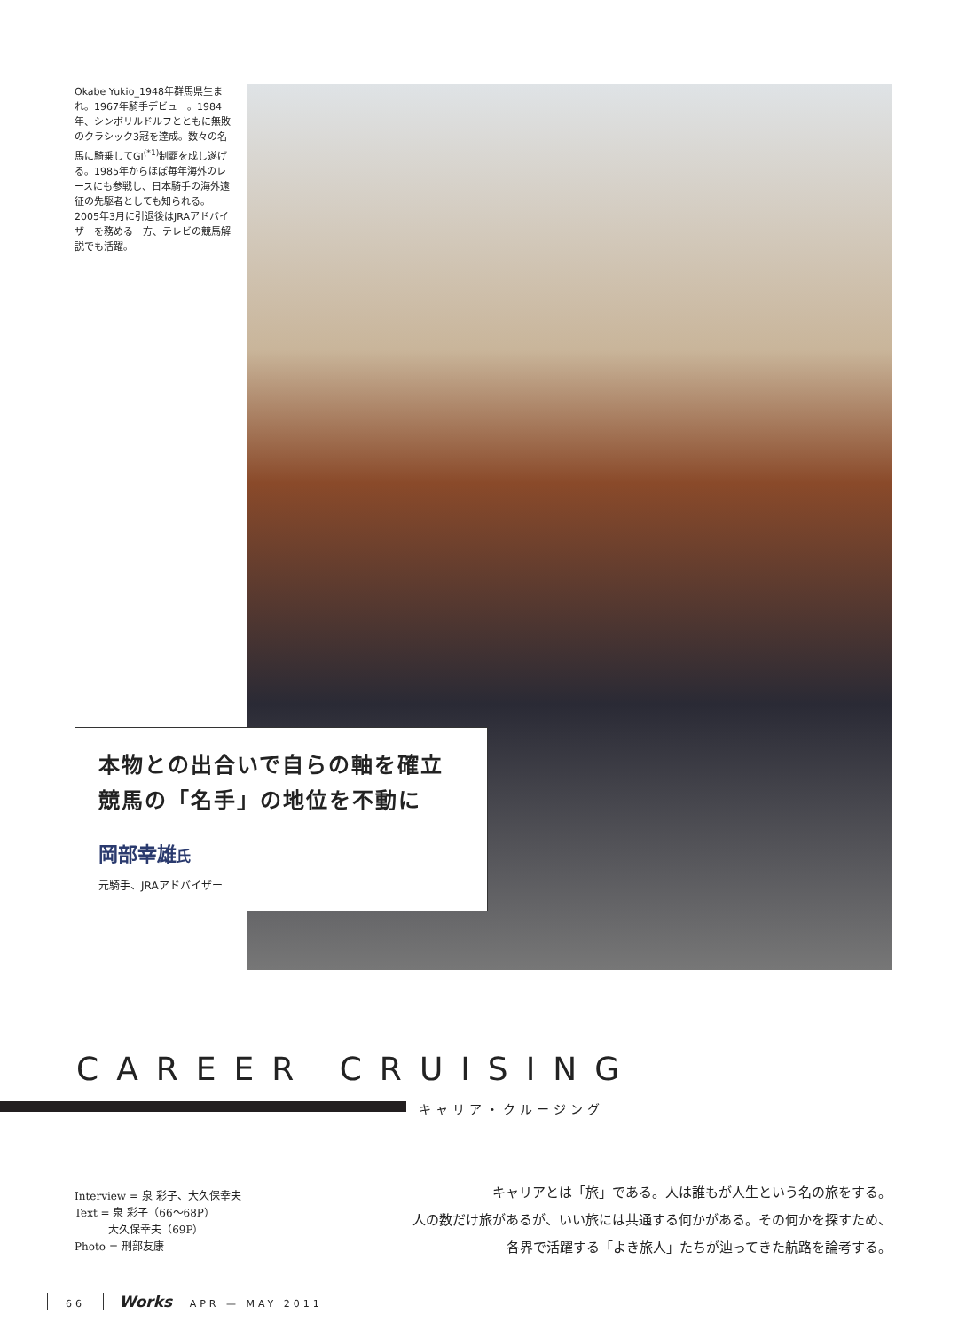Okabe Yukio_1948年群馬県生まれ。1967年騎手デビュー。1984年、シンボリルドルフとともに無敗のクラシック3冠を達成。数々の名馬に騎乗してGⅠ<sup>(*1)</sup>制覇を成し遂げる。1985年からほぼ毎年海外のレースにも参戦し、日本騎手の海外遠征の先駆者としても知られる。2005年3月に引退後はJRAアドバイザーを務める一方、テレビの競馬解説でも活躍。
本物との出合いで自らの軸を確立
競馬の「名手」の地位を不動に
岡部幸雄氏
元騎手、JRAアドバイザー
CAREER CRUISING
キャリア・クルージング
Interview = 泉 彩子、大久保幸夫
Text = 泉 彩子（66〜68P）
大久保幸夫（69P）
Photo = 刑部友康
キャリアとは「旅」である。人は誰もが人生という名の旅をする。
人の数だけ旅があるが、いい旅には共通する何かがある。その何かを探すため、
各界で活躍する「よき旅人」たちが辿ってきた航路を論考する。
66 Works APR — MAY 2011